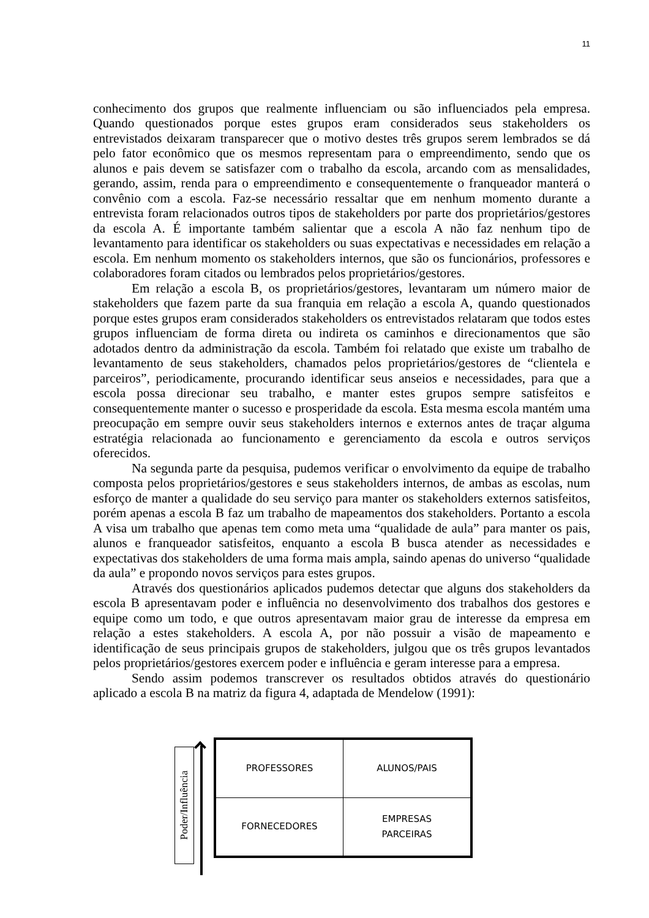11
conhecimento dos grupos que realmente influenciam ou são influenciados pela empresa. Quando questionados porque estes grupos eram considerados seus stakeholders os entrevistados deixaram transparecer que o motivo destes três grupos serem lembrados se dá pelo fator econômico que os mesmos representam para o empreendimento, sendo que os alunos e pais devem se satisfazer com o trabalho da escola, arcando com as mensalidades, gerando, assim, renda para o empreendimento e consequentemente o franqueador manterá o convênio com a escola. Faz-se necessário ressaltar que em nenhum momento durante a entrevista foram relacionados outros tipos de stakeholders por parte dos proprietários/gestores da escola A. É importante também salientar que a escola A não faz nenhum tipo de levantamento para identificar os stakeholders ou suas expectativas e necessidades em relação a escola. Em nenhum momento os stakeholders internos, que são os funcionários, professores e colaboradores foram citados ou lembrados pelos proprietários/gestores.
Em relação a escola B, os proprietários/gestores, levantaram um número maior de stakeholders que fazem parte da sua franquia em relação a escola A, quando questionados porque estes grupos eram considerados stakeholders os entrevistados relataram que todos estes grupos influenciam de forma direta ou indireta os caminhos e direcionamentos que são adotados dentro da administração da escola. Também foi relatado que existe um trabalho de levantamento de seus stakeholders, chamados pelos proprietários/gestores de “clientela e parceiros”, periodicamente, procurando identificar seus anseios e necessidades, para que a escola possa direcionar seu trabalho, e manter estes grupos sempre satisfeitos e consequentemente manter o sucesso e prosperidade da escola. Esta mesma escola mantém uma preocupação em sempre ouvir seus stakeholders internos e externos antes de traçar alguma estratégia relacionada ao funcionamento e gerenciamento da escola e outros serviços oferecidos.
Na segunda parte da pesquisa, pudemos verificar o envolvimento da equipe de trabalho composta pelos proprietários/gestores e seus stakeholders internos, de ambas as escolas, num esforço de manter a qualidade do seu serviço para manter os stakeholders externos satisfeitos, porém apenas a escola B faz um trabalho de mapeamentos dos stakeholders. Portanto a escola A visa um trabalho que apenas tem como meta uma “qualidade de aula” para manter os pais, alunos e franqueador satisfeitos, enquanto a escola B busca atender as necessidades e expectativas dos stakeholders de uma forma mais ampla, saindo apenas do universo “qualidade da aula” e propondo novos serviços para estes grupos.
Através dos questionários aplicados pudemos detectar que alguns dos stakeholders da escola B apresentavam poder e influência no desenvolvimento dos trabalhos dos gestores e equipe como um todo, e que outros apresentavam maior grau de interesse da empresa em relação a estes stakeholders. A escola A, por não possuir a visão de mapeamento e identificação de seus principais grupos de stakeholders, julgou que os três grupos levantados pelos proprietários/gestores exercem poder e influência e geram interesse para a empresa.
Sendo assim podemos transcrever os resultados obtidos através do questionário aplicado a escola B na matriz da figura 4, adaptada de Mendelow (1991):
Poder/Influência
| PROFESSORES | ALUNOS/PAIS |
| FORNECEDORES | EMPRESAS PARCEIRAS |